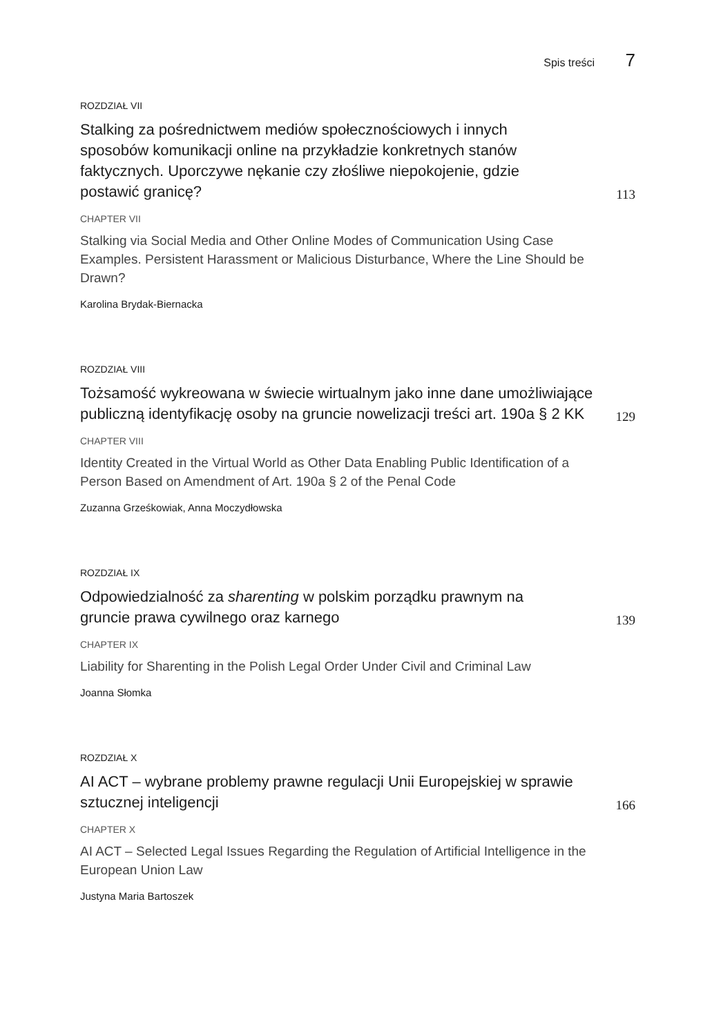Spis treści 7
ROZDZIAŁ VII
Stalking za pośrednictwem mediów społecznościowych i innych sposobów komunikacji online na przykładzie konkretnych stanów faktycznych. Uporczywe nękanie czy złośliwe niepokojenie, gdzie postawić granicę?
113
CHAPTER VII
Stalking via Social Media and Other Online Modes of Communication Using Case Examples. Persistent Harassment or Malicious Disturbance, Where the Line Should be Drawn?
Karolina Brydak-Biernacka
ROZDZIAŁ VIII
Tożsamość wykreowana w świecie wirtualnym jako inne dane umożliwiające publiczną identyfikację osoby na gruncie nowelizacji treści art. 190a § 2 KK
129
CHAPTER VIII
Identity Created in the Virtual World as Other Data Enabling Public Identification of a Person Based on Amendment of Art. 190a § 2 of the Penal Code
Zuzanna Grześkowiak, Anna Moczydłowska
ROZDZIAŁ IX
Odpowiedzialność za sharenting w polskim porządku prawnym na gruncie prawa cywilnego oraz karnego
139
CHAPTER IX
Liability for Sharenting in the Polish Legal Order Under Civil and Criminal Law
Joanna Słomka
ROZDZIAŁ X
AI ACT – wybrane problemy prawne regulacji Unii Europejskiej w sprawie sztucznej inteligencji
166
CHAPTER X
AI ACT – Selected Legal Issues Regarding the Regulation of Artificial Intelligence in the European Union Law
Justyna Maria Bartoszek